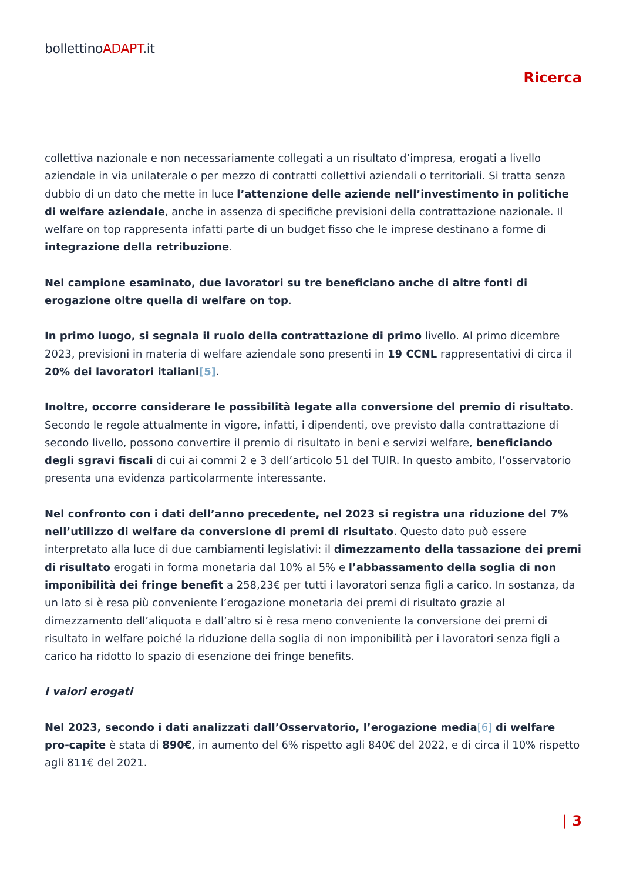bollettinoADAPT.it
Ricerca
collettiva nazionale e non necessariamente collegati a un risultato d’impresa, erogati a livello aziendale in via unilaterale o per mezzo di contratti collettivi aziendali o territoriali. Si tratta senza dubbio di un dato che mette in luce l’attenzione delle aziende nell’investimento in politiche di welfare aziendale, anche in assenza di specifiche previsioni della contrattazione nazionale. Il welfare on top rappresenta infatti parte di un budget fisso che le imprese destinano a forme di integrazione della retribuzione.
Nel campione esaminato, due lavoratori su tre beneficiano anche di altre fonti di erogazione oltre quella di welfare on top.
In primo luogo, si segnala il ruolo della contrattazione di primo livello. Al primo dicembre 2023, previsioni in materia di welfare aziendale sono presenti in 19 CCNL rappresentativi di circa il 20% dei lavoratori italiani[5].
Inoltre, occorre considerare le possibilità legate alla conversione del premio di risultato. Secondo le regole attualmente in vigore, infatti, i dipendenti, ove previsto dalla contrattazione di secondo livello, possono convertire il premio di risultato in beni e servizi welfare, beneficiando degli sgravi fiscali di cui ai commi 2 e 3 dell’articolo 51 del TUIR. In questo ambito, l’osservatorio presenta una evidenza particolarmente interessante.
Nel confronto con i dati dell’anno precedente, nel 2023 si registra una riduzione del 7% nell’utilizzo di welfare da conversione di premi di risultato. Questo dato può essere interpretato alla luce di due cambiamenti legislativi: il dimezzamento della tassazione dei premi di risultato erogati in forma monetaria dal 10% al 5% e l’abbassamento della soglia di non imponibilità dei fringe benefit a 258,23€ per tutti i lavoratori senza figli a carico. In sostanza, da un lato si è resa più conveniente l’erogazione monetaria dei premi di risultato grazie al dimezzamento dell’aliquota e dall’altro si è resa meno conveniente la conversione dei premi di risultato in welfare poiché la riduzione della soglia di non imponibilità per i lavoratori senza figli a carico ha ridotto lo spazio di esenzione dei fringe benefits.
I valori erogati
Nel 2023, secondo i dati analizzati dall’Osservatorio, l’erogazione media[6] di welfare pro-capite è stata di 890€, in aumento del 6% rispetto agli 840€ del 2022, e di circa il 10% rispetto agli 811€ del 2021.
| 3